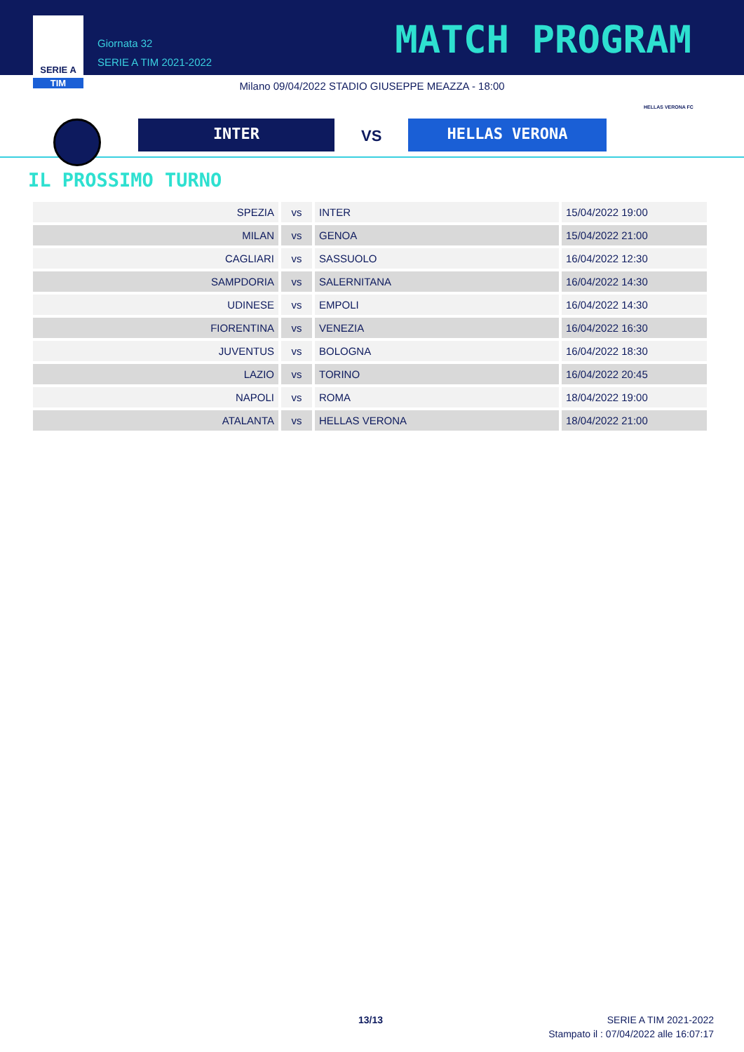SERIE A
TIM
Giornata 32
SERIE A TIM 2021-2022
MATCH PROGRAM
Milano 09/04/2022 STADIO GIUSEPPE MEAZZA - 18:00
INTER VS HELLAS VERONA
HELLAS VERONA FC
IL PROSSIMO TURNO
| SPEZIA | vs | INTER | 15/04/2022 19:00 |
| MILAN | vs | GENOA | 15/04/2022 21:00 |
| CAGLIARI | vs | SASSUOLO | 16/04/2022 12:30 |
| SAMPDORIA | vs | SALERNITANA | 16/04/2022 14:30 |
| UDINESE | vs | EMPOLI | 16/04/2022 14:30 |
| FIORENTINA | vs | VENEZIA | 16/04/2022 16:30 |
| JUVENTUS | vs | BOLOGNA | 16/04/2022 18:30 |
| LAZIO | vs | TORINO | 16/04/2022 20:45 |
| NAPOLI | vs | ROMA | 18/04/2022 19:00 |
| ATALANTA | vs | HELLAS VERONA | 18/04/2022 21:00 |
13/13
SERIE A TIM 2021-2022
Stampato il : 07/04/2022 alle 16:07:17